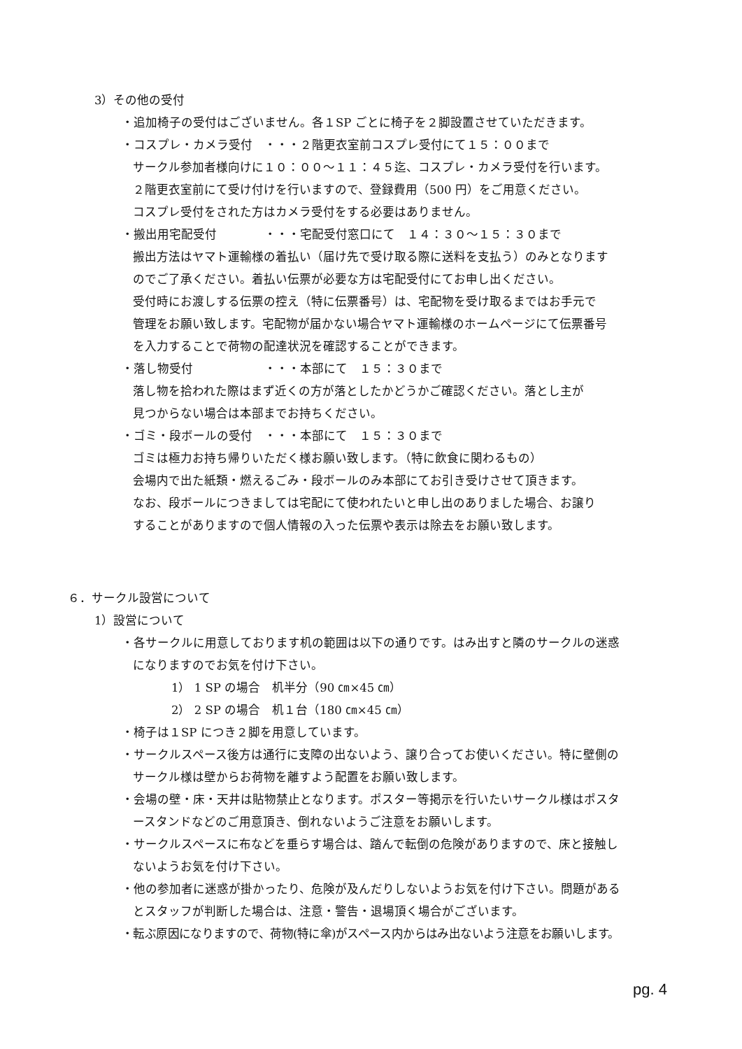3）その他の受付
・追加椅子の受付はございません。各１SP ごとに椅子を２脚設置させていただきます。
・コスプレ・カメラ受付　・・・２階更衣室前コスプレ受付にて１５：００まで
サークル参加者様向けに１０：００～１１：４５迄、コスプレ・カメラ受付を行います。
２階更衣室前にて受け付けを行いますので、登録費用（500 円）をご用意ください。
コスプレ受付をされた方はカメラ受付をする必要はありません。
・搬出用宅配受付　　　　・・・宅配受付窓口にて　１４：３０～１５：３０まで
搬出方法はヤマト運輸様の着払い（届け先で受け取る際に送料を支払う）のみとなります
のでご了承ください。着払い伝票が必要な方は宅配受付にてお申し出ください。
受付時にお渡しする伝票の控え（特に伝票番号）は、宅配物を受け取るまではお手元で
管理をお願い致します。宅配物が届かない場合ヤマト運輸様のホームページにて伝票番号
を入力することで荷物の配達状況を確認することができます。
・落し物受付　　　　　　・・・本部にて　１５：３０まで
落し物を拾われた際はまず近くの方が落としたかどうかご確認ください。落とし主が
見つからない場合は本部までお持ちください。
・ゴミ・段ボールの受付　・・・本部にて　１５：３０まで
ゴミは極力お持ち帰りいただく様お願い致します。（特に飲食に関わるもの）
会場内で出た紙類・燃えるごみ・段ボールのみ本部にてお引き受けさせて頂きます。
なお、段ボールにつきましては宅配にて使われたいと申し出のありました場合、お譲り
することがありますので個人情報の入った伝票や表示は除去をお願い致します。
６．サークル設営について
1）設営について
・各サークルに用意しております机の範囲は以下の通りです。はみ出すと隣のサークルの迷惑
になりますのでお気を付け下さい。
1） 1 SP の場合　机半分（90 ㎝×45 ㎝）
2） 2 SP の場合　机１台（180 ㎝×45 ㎝）
・椅子は１SP につき２脚を用意しています。
・サークルスペース後方は通行に支障の出ないよう、譲り合ってお使いください。特に壁側の
サークル様は壁からお荷物を離すよう配置をお願い致します。
・会場の壁・床・天井は貼物禁止となります。ポスター等掲示を行いたいサークル様はポスタ
ースタンドなどのご用意頂き、倒れないようご注意をお願いします。
・サークルスペースに布などを垂らす場合は、踏んで転倒の危険がありますので、床と接触し
ないようお気を付け下さい。
・他の参加者に迷惑が掛かったり、危険が及んだりしないようお気を付け下さい。問題がある
とスタッフが判断した場合は、注意・警告・退場頂く場合がございます。
・転ぶ原因になりますので、荷物(特に傘)がスペース内からはみ出ないよう注意をお願いします。
pg. 4